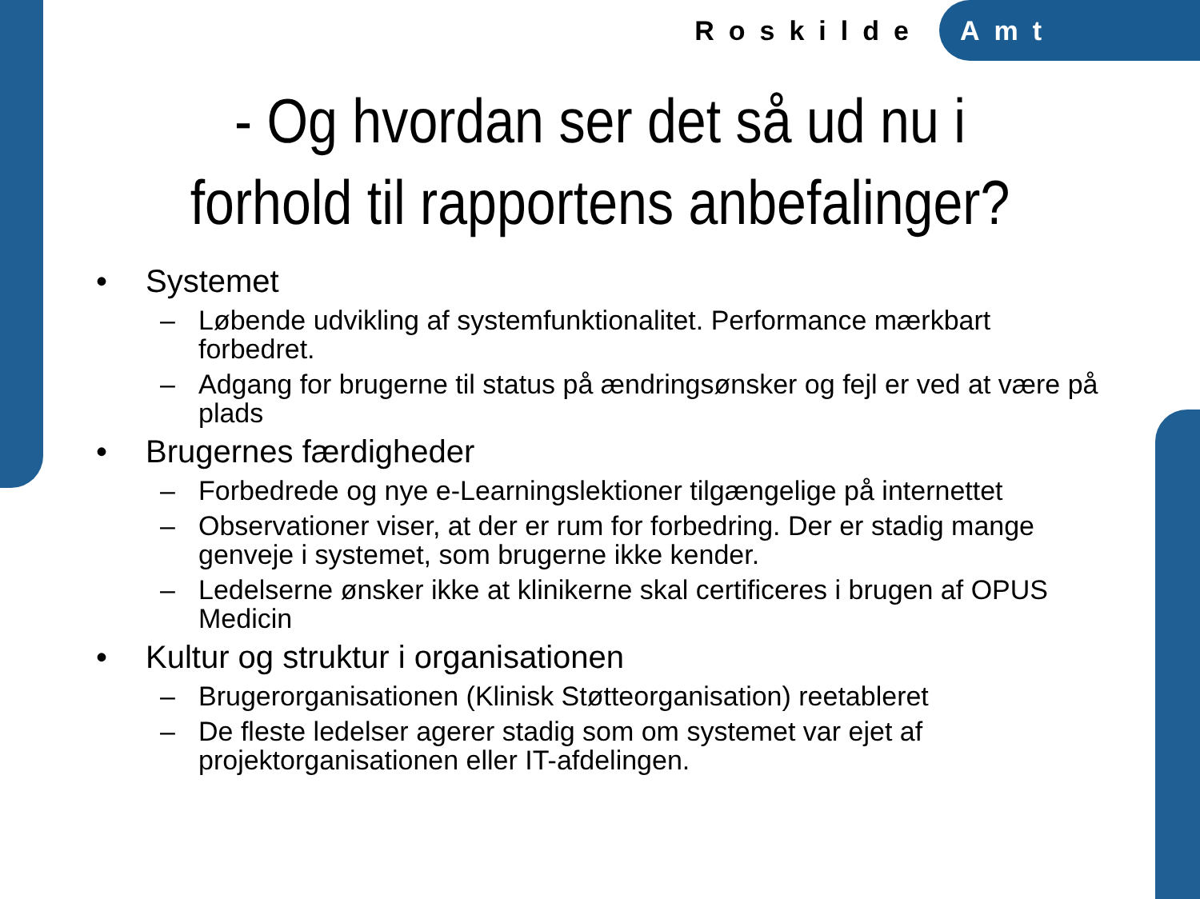Roskilde Amt
- Og hvordan ser det så ud nu i forhold til rapportens anbefalinger?
• Systemet
– Løbende udvikling af systemfunktionalitet. Performance mærkbart forbedret.
– Adgang for brugerne til status på ændringsønsker og fejl er ved at være på plads
• Brugernes færdigheder
– Forbedrede og nye e-Learningslektioner tilgængelige på internettet
– Observationer viser, at der er rum for forbedring. Der er stadig mange genveje i systemet, som brugerne ikke kender.
– Ledelserne ønsker ikke at klinikerne skal certificeres i brugen af OPUS Medicin
• Kultur og struktur i organisationen
– Brugerorganisationen (Klinisk Støtteorganisation) reetableret
– De fleste ledelser agerer stadig som om systemet var ejet af projektorganisationen eller IT-afdelingen.